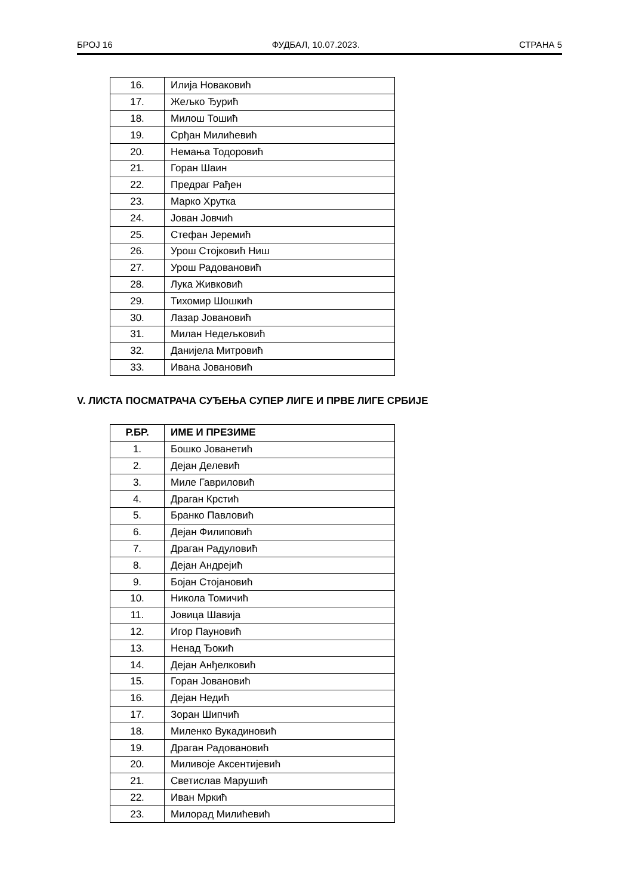БРОЈ 16 ФУДБАЛ, 10.07.2023. СТРАНА 5
| 16. | Илија Новаковић |
| 17. | Жељко Ђурић |
| 18. | Милош Тошић |
| 19. | Срђан Милићевић |
| 20. | Немања Тодоровић |
| 21. | Горан Шаин |
| 22. | Предраг Рађен |
| 23. | Марко Хрутка |
| 24. | Јован Јовчић |
| 25. | Стефан Јеремић |
| 26. | Урош Стојковић Ниш |
| 27. | Урош Радовановић |
| 28. | Лука Живковић |
| 29. | Тихомир Шошкић |
| 30. | Лазар Јовановић |
| 31. | Милан Недељковић |
| 32. | Данијела Митровић |
| 33. | Ивана Јовановић |
V. ЛИСТА ПОСМАТРАЧА СУЂЕЊА СУПЕР ЛИГЕ И ПРВЕ ЛИГЕ СРБИЈЕ
| Р.БР. | ИМЕ И ПРЕЗИМЕ |
| --- | --- |
| 1. | Бошко Јованетић |
| 2. | Дејан Делевић |
| 3. | Миле Гавриловић |
| 4. | Драган Крстић |
| 5. | Бранко Павловић |
| 6. | Дејан Филиповић |
| 7. | Драган Радуловић |
| 8. | Дејан Андрејић |
| 9. | Бојан Стојановић |
| 10. | Никола Томичић |
| 11. | Јовица Шавија |
| 12. | Игор Пауновић |
| 13. | Ненад Ђокић |
| 14. | Дејан Анђелковић |
| 15. | Горан Јовановић |
| 16. | Дејан Недић |
| 17. | Зоран Шипчић |
| 18. | Миленко Вукадиновић |
| 19. | Драган Радовановић |
| 20. | Миливоје Аксентијевић |
| 21. | Светислав Марушић |
| 22. | Иван Мркић |
| 23. | Милорад Милићевић |